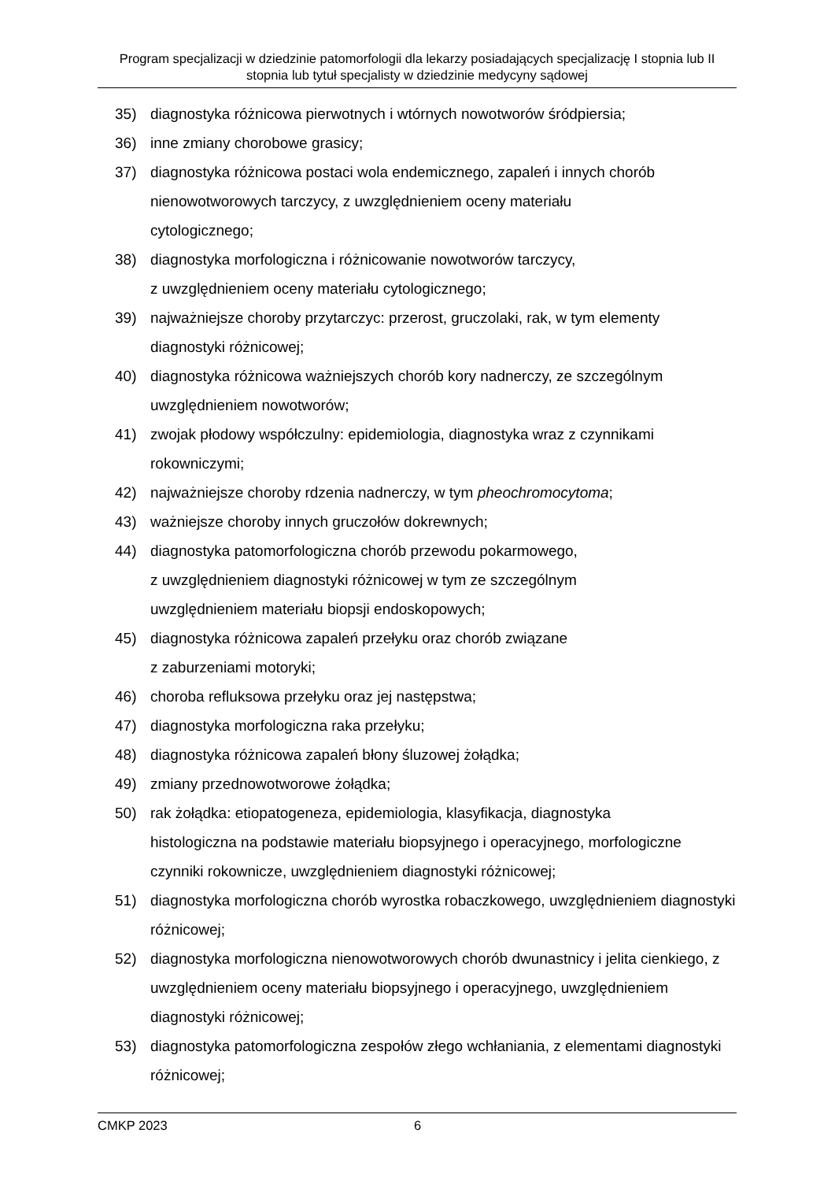Program specjalizacji w dziedzinie patomorfologii dla lekarzy posiadających specjalizację I stopnia lub II stopnia lub tytuł specjalisty w dziedzinie medycyny sądowej
35) diagnostyka różnicowa pierwotnych i wtórnych nowotworów śródpiersia;
36) inne zmiany chorobowe grasicy;
37) diagnostyka różnicowa postaci wola endemicznego, zapaleń i innych chorób nienowotworowych tarczycy, z uwzględnieniem oceny materiału
cytologicznego;
38) diagnostyka morfologiczna i różnicowanie nowotworów tarczycy,
z uwzględnieniem oceny materiału cytologicznego;
39) najważniejsze choroby przytarczyc: przerost, gruczolaki, rak, w tym elementy diagnostyki różnicowej;
40) diagnostyka różnicowa ważniejszych chorób kory nadnerczy, ze szczególnym uwzględnieniem nowotworów;
41) zwojak płodowy współczulny: epidemiologia, diagnostyka wraz z czynnikami rokowniczymi;
42) najważniejsze choroby rdzenia nadnerczy, w tym pheochromocytoma;
43) ważniejsze choroby innych gruczołów dokrewnych;
44) diagnostyka patomorfologiczna chorób przewodu pokarmowego,
z uwzględnieniem diagnostyki różnicowej w tym ze szczególnym
uwzględnieniem materiału biopsji endoskopowych;
45) diagnostyka różnicowa zapaleń przełyku oraz chorób związane
z zaburzeniami motoryki;
46) choroba refluksowa przełyku oraz jej następstwa;
47) diagnostyka morfologiczna raka przełyku;
48) diagnostyka różnicowa zapaleń błony śluzowej żołądka;
49) zmiany przednowotworowe żołądka;
50) rak żołądka: etiopatogeneza, epidemiologia, klasyfikacja, diagnostyka
histologiczna na podstawie materiału biopsyjnego i operacyjnego, morfologiczne czynniki rokownicze, uwzględnieniem diagnostyki różnicowej;
51) diagnostyka morfologiczna chorób wyrostka robaczkowego, uwzględnieniem diagnostyki różnicowej;
52) diagnostyka morfologiczna nienowotworowych chorób dwunastnicy i jelita cienkiego, z uwzględnieniem oceny materiału biopsyjnego i operacyjnego, uwzględnieniem diagnostyki różnicowej;
53) diagnostyka patomorfologiczna zespołów złego wchłaniania, z elementami diagnostyki różnicowej;
CMKP 2023 6